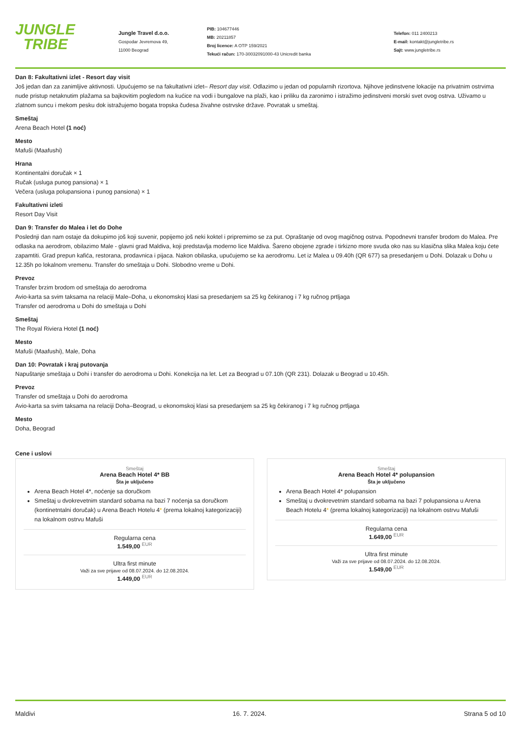JUNGLE
TRIBE
Jungle Travel d.o.o.
Gospodar Jevremova 49,
11000 Beograd
PIB: 104677446
MB: 20211857
Broj licence: A OTP 159/2021
Tekući račun: 170-30032091000-43 Unicredit banka
Telefon: 011 2400213
E-mail: kontakt@jungletribe.rs
Sajt: www.jungletribe.rs
Dan 8: Fakultativni izlet - Resort day visit
Još jedan dan za zanimljive aktivnosti. Upućujemo se na fakultativni izlet– Resort day visit. Odlazimo u jedan od popularnih rizortova. Njihove jedinstvene lokacije na privatnim ostrvima nude pristup netaknutim plažama sa bajkovitim pogledom na kućice na vodi i bungalove na plaži, kao i priliku da zaronimo i istražimo jedinstveni morski svet ovog ostrva. Uživamo u zlatnom suncu i mekom pesku dok istražujemo bogata tropska čudesa živahne ostrvske države. Povratak u smeštaj.
Smeštaj
Arena Beach Hotel (1 noć)
Mesto
Mafuši (Maafushi)
Hrana
Kontinentalni doručak × 1
Ručak (usluga punog pansiona) × 1
Večera (usluga polupansiona i punog pansiona) × 1
Fakultativni izleti
Resort Day Visit
Dan 9: Transfer do Malea i let do Dohe
Poslednji dan nam ostaje da dokupimo još koji suvenir, popijemo još neki koktel i pripremimo se za put. Opraštanje od ovog magičnog ostrva. Popodnevni transfer brodom do Malea. Pre odlaska na aerodrom, obilazimo Male - glavni grad Maldiva, koji predstavlja moderno lice Maldiva. Šareno obojene zgrade i tirkizno more svuda oko nas su klasična slika Malea koju ćete zapamtiti. Grad prepun kafića, restorana, prodavnica i pijaca. Nakon obilaska, upućujemo se ka aerodromu. Let iz Malea u 09.40h (QR 677) sa presedanjem u Dohi. Dolazak u Dohu u 12.35h po lokalnom vremenu. Transfer do smeštaja u Dohi. Slobodno vreme u Dohi.
Prevoz
Transfer brzim brodom od smeštaja do aerodroma
Avio-karta sa svim taksama na relaciji Male–Doha, u ekonomskoj klasi sa presedanjem sa 25 kg čekiranog i 7 kg ručnog prtljaga
Transfer od aerodroma u Dohi do smeštaja u Dohi
Smeštaj
The Royal Riviera Hotel (1 noć)
Mesto
Mafuši (Maafushi), Male, Doha
Dan 10: Povratak i kraj putovanja
Napuštanje smeštaja u Dohi i transfer do aerodroma u Dohi. Konekcija na let. Let za Beograd u 07.10h (QR 231). Dolazak u Beograd u 10.45h.
Prevoz
Transfer od smeštaja u Dohi do aerodroma
Avio-karta sa svim taksama na relaciji Doha–Beograd, u ekonomskoj klasi sa presedanjem sa 25 kg čekiranog i 7 kg ručnog prtljaga
Mesto
Doha, Beograd
Cene i uslovi
Smeštaj
Arena Beach Hotel 4* BB
Šta je uključeno
Arena Beach Hotel 4*, noćenje sa doručkom
Smeštaj u dvokrevetnim standard sobama na bazi 7 noćenja sa doručkom (kontinetntalni doručak) u Arena Beach Hotelu 4* (prema lokalnoj kategorizaciji) na lokalnom ostrvu Mafuši
Regularna cena
1.549,00 <sup>EUR</sup>
Ultra first minute
Važi za sve prijave od 08.07.2024. do 12.08.2024.
1.449,00 <sup>EUR</sup>
Smeštaj
Arena Beach Hotel 4* polupansion
Šta je uključeno
Arena Beach Hotel 4* polupansion
Smeštaj u dvokrevetnim standard sobama na bazi 7 polupansiona u Arena Beach Hotelu 4* (prema lokalnoj kategorizaciji) na lokalnom ostrvu Mafuši
Regularna cena
1.649,00 <sup>EUR</sup>
Ultra first minute
Važi za sve prijave od 08.07.2024. do 12.08.2024.
1.549,00 <sup>EUR</sup>
Maldivi 16. 7. 2024. Strana 5 od 10